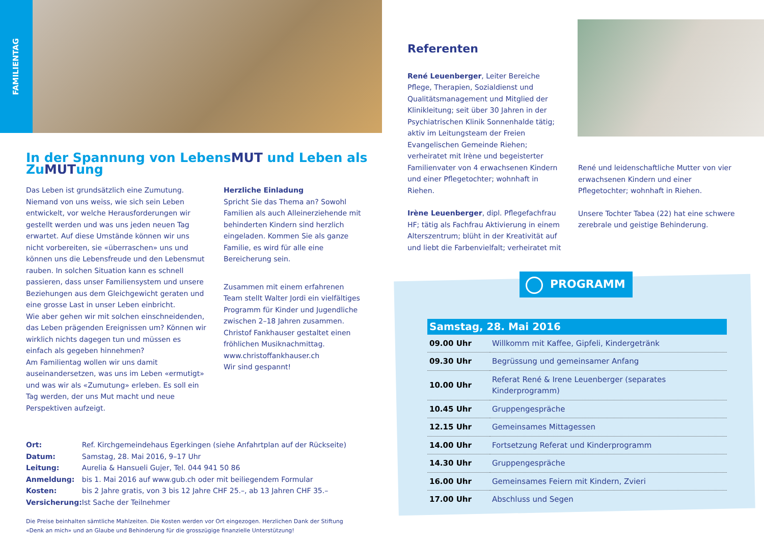FAMILIENTAG
In der Spannung von LebensMUT und Leben als ZuMUTung
Das Leben ist grundsätzlich eine Zumutung. Niemand von uns weiss, wie sich sein Leben entwickelt, vor welche Herausforderungen wir gestellt werden und was uns jeden neuen Tag erwartet. Auf diese Umstände können wir uns nicht vorbereiten, sie «überraschen» uns und können uns die Lebensfreude und den Lebensmut rauben. In solchen Situation kann es schnell passieren, dass unser Familiensystem und unsere Beziehungen aus dem Gleichgewicht geraten und eine grosse Last in unser Leben einbricht.
Wie aber gehen wir mit solchen einschneidenden, das Leben prägenden Ereignissen um? Können wir wirklich nichts dagegen tun und müssen es einfach als gegeben hinnehmen?
Am Familientag wollen wir uns damit auseinandersetzen, was uns im Leben «ermutigt» und was wir als «Zumutung» erleben. Es soll ein Tag werden, der uns Mut macht und neue Perspektiven aufzeigt.
Herzliche Einladung
Spricht Sie das Thema an? Sowohl Familien als auch Alleinerziehende mit behinderten Kindern sind herzlich eingeladen. Kommen Sie als ganze Familie, es wird für alle eine Bereicherung sein.
Zusammen mit einem erfahrenen Team stellt Walter Jordi ein vielfältiges Programm für Kinder und Jugendliche zwischen 2–18 Jahren zusammen. Christof Fankhauser gestaltet einen fröhlichen Musiknachmittag. www.christoffankhauser.ch
Wir sind gespannt!
| Ort: | Ref. Kirchgemeindehaus Egerkingen (siehe Anfahrtplan auf der Rückseite) |
| Datum: | Samstag, 28. Mai 2016, 9–17 Uhr |
| Leitung: | Aurelia & Hansueli Gujer, Tel. 044 941 50 86 |
| Anmeldung: | bis 1. Mai 2016 auf www.gub.ch oder mit beiliegendem Formular |
| Kosten: | bis 2 Jahre gratis, von 3 bis 12 Jahre CHF 25.–, ab 13 Jahren CHF 35.– |
| Versicherung: | Ist Sache der Teilnehmer |
Die Preise beinhalten sämtliche Mahlzeiten. Die Kosten werden vor Ort eingezogen. Herzlichen Dank der Stiftung «Denk an mich» und an Glaube und Behinderung für die grosszügige finanzielle Unterstützung!
Referenten
René Leuenberger, Leiter Bereiche Pflege, Therapien, Sozialdienst und Qualitätsmanagement und Mitglied der Klinikleitung; seit über 30 Jahren in der Psychiatrischen Klinik Sonnenhalde tätig; aktiv im Leitungsteam der Freien Evangelischen Gemeinde Riehen; verheiratet mit Irène und begeisterter Familienvater von 4 erwachsenen Kindern und einer Pflegetochter; wohnhaft in Riehen.
Irène Leuenberger, dipl. Pflegefachfrau HF; tätig als Fachfrau Aktivierung in einem Alterszentrum; blüht in der Kreativität auf und liebt die Farbenvielfalt; verheiratet mit
René und leidenschaftliche Mutter von vier erwachsenen Kindern und einer Pflegetochter; wohnhaft in Riehen.
Unsere Tochter Tabea (22) hat eine schwere zerebrale und geistige Behinderung.
PROGRAMM
| Samstag, 28. Mai 2016 | |
| --- | --- |
| 09.00 Uhr | Willkomm mit Kaffee, Gipfeli, Kindergetränk |
| 09.30 Uhr | Begrüssung und gemeinsamer Anfang |
| 10.00 Uhr | Referat René & Irene Leuenberger (separates Kinderprogramm) |
| 10.45 Uhr | Gruppengespräche |
| 12.15 Uhr | Gemeinsames Mittagessen |
| 14.00 Uhr | Fortsetzung Referat und Kinderprogramm |
| 14.30 Uhr | Gruppengespräche |
| 16.00 Uhr | Gemeinsames Feiern mit Kindern, Zvieri |
| 17.00 Uhr | Abschluss und Segen |